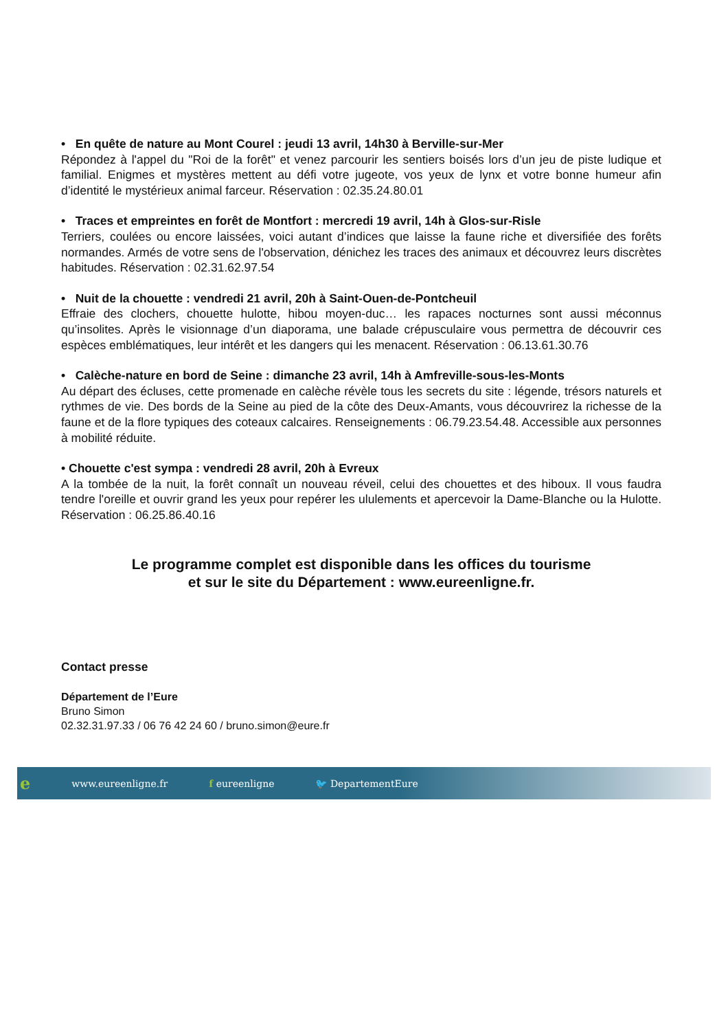• En quête de nature au Mont Courel : jeudi 13 avril, 14h30 à Berville-sur-Mer
Répondez à l'appel du "Roi de la forêt" et venez parcourir les sentiers boisés lors d’un jeu de piste ludique et familial. Enigmes et mystères mettent au défi votre jugeote, vos yeux de lynx et votre bonne humeur afin d’identité le mystérieux animal farceur. Réservation : 02.35.24.80.01
• Traces et empreintes en forêt de Montfort : mercredi 19 avril, 14h à Glos-sur-Risle
Terriers, coulées ou encore laissées, voici autant d’indices que laisse la faune riche et diversifiée des forêts normandes. Armés de votre sens de l'observation, dénichez les traces des animaux et découvrez leurs discrètes habitudes. Réservation : 02.31.62.97.54
• Nuit de la chouette : vendredi 21 avril, 20h à Saint-Ouen-de-Pontcheuil
Effraie des clochers, chouette hulotte, hibou moyen-duc… les rapaces nocturnes sont aussi méconnus qu’insolites. Après le visionnage d’un diaporama, une balade crépusculaire vous permettra de découvrir ces espèces emblématiques, leur intérêt et les dangers qui les menacent. Réservation : 06.13.61.30.76
• Calèche-nature en bord de Seine : dimanche 23 avril, 14h à Amfreville-sous-les-Monts
Au départ des écluses, cette promenade en calèche révèle tous les secrets du site : légende, trésors naturels et rythmes de vie. Des bords de la Seine au pied de la côte des Deux-Amants, vous découvrirez la richesse de la faune et de la flore typiques des coteaux calcaires. Renseignements : 06.79.23.54.48. Accessible aux personnes à mobilité réduite.
• Chouette c'est sympa : vendredi 28 avril, 20h à Evreux
A la tombée de la nuit, la forêt connaît un nouveau réveil, celui des chouettes et des hiboux. Il vous faudra tendre l'oreille et ouvrir grand les yeux pour repérer les ululements et apercevoir la Dame-Blanche ou la Hulotte. Réservation : 06.25.86.40.16
Le programme complet est disponible dans les offices du tourisme
et sur le site du Département : www.eureenligne.fr.
Contact presse
Département de l’Eure
Bruno Simon
02.32.31.97.33 / 06 76 42 24 60 / bruno.simon@eure.fr
ewww.eureenligne.fr f eureenligne 🐦 DepartementEure